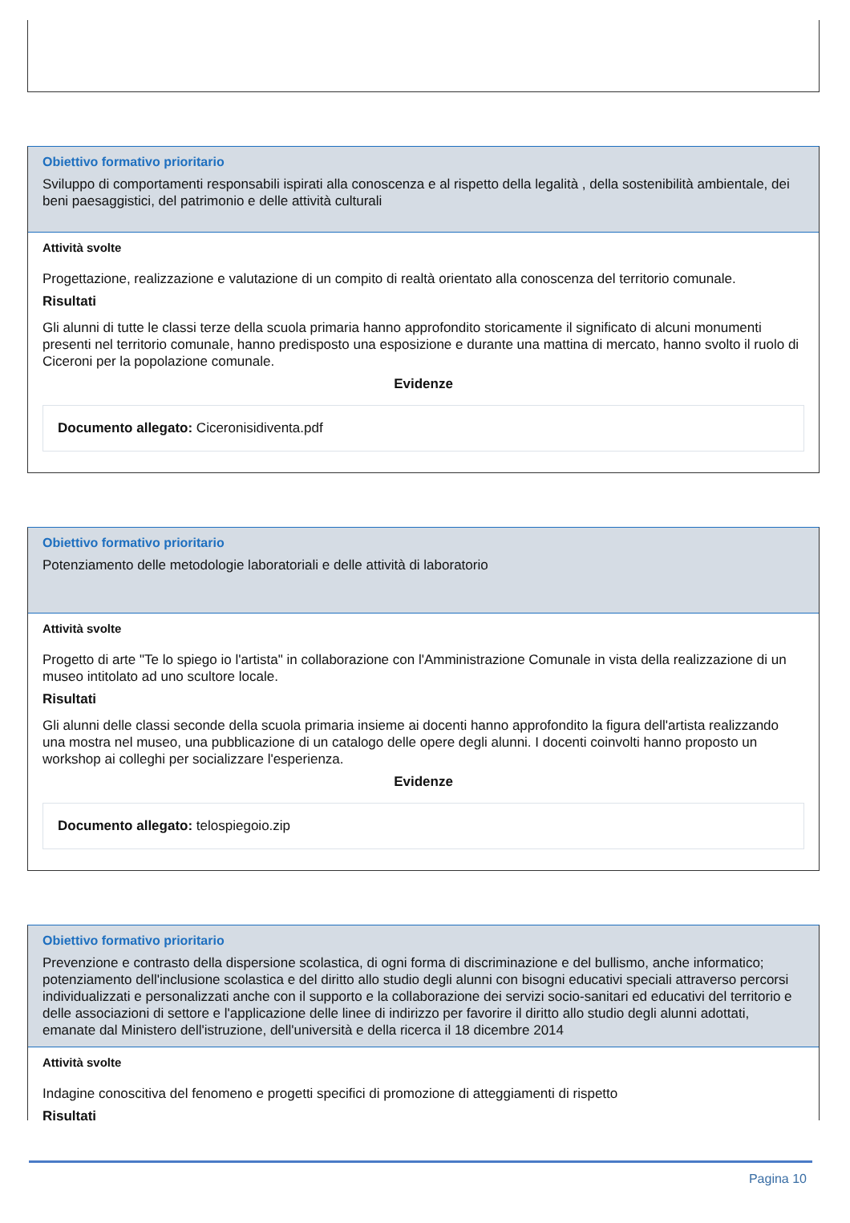Obiettivo formativo prioritario
Sviluppo di comportamenti responsabili ispirati alla conoscenza e al rispetto della legalità , della sostenibilità ambientale, dei beni paesaggistici, del patrimonio e delle attività culturali
Attività svolte
Progettazione, realizzazione e valutazione di un compito di realtà orientato alla conoscenza del territorio comunale.
Risultati
Gli alunni di tutte le classi terze della scuola primaria hanno approfondito storicamente il significato di alcuni monumenti presenti nel territorio comunale, hanno predisposto una esposizione e durante una mattina di mercato, hanno svolto il ruolo di Ciceroni per la popolazione comunale.
Evidenze
Documento allegato: Ciceronisidiventa.pdf
Obiettivo formativo prioritario
Potenziamento delle metodologie laboratoriali e delle attività di laboratorio
Attività svolte
Progetto di arte "Te lo spiego io l'artista" in collaborazione con l'Amministrazione Comunale in vista della realizzazione di un museo intitolato ad uno scultore locale.
Risultati
Gli alunni delle classi seconde della scuola primaria insieme ai docenti hanno approfondito la figura dell'artista realizzando una mostra nel museo, una pubblicazione di un catalogo delle opere degli alunni. I docenti coinvolti hanno proposto un workshop ai colleghi per socializzare l'esperienza.
Evidenze
Documento allegato: telospiegoio.zip
Obiettivo formativo prioritario
Prevenzione e contrasto della dispersione scolastica, di ogni forma di discriminazione e del bullismo, anche informatico; potenziamento dell'inclusione scolastica e del diritto allo studio degli alunni con bisogni educativi speciali attraverso percorsi individualizzati e personalizzati anche con il supporto e la collaborazione dei servizi socio-sanitari ed educativi del territorio e delle associazioni di settore e l'applicazione delle linee di indirizzo per favorire il diritto allo studio degli alunni adottati, emanate dal Ministero dell'istruzione, dell'università e della ricerca il 18 dicembre 2014
Attività svolte
Indagine conoscitiva del fenomeno e progetti specifici di promozione di atteggiamenti di rispetto
Risultati
Pagina 10